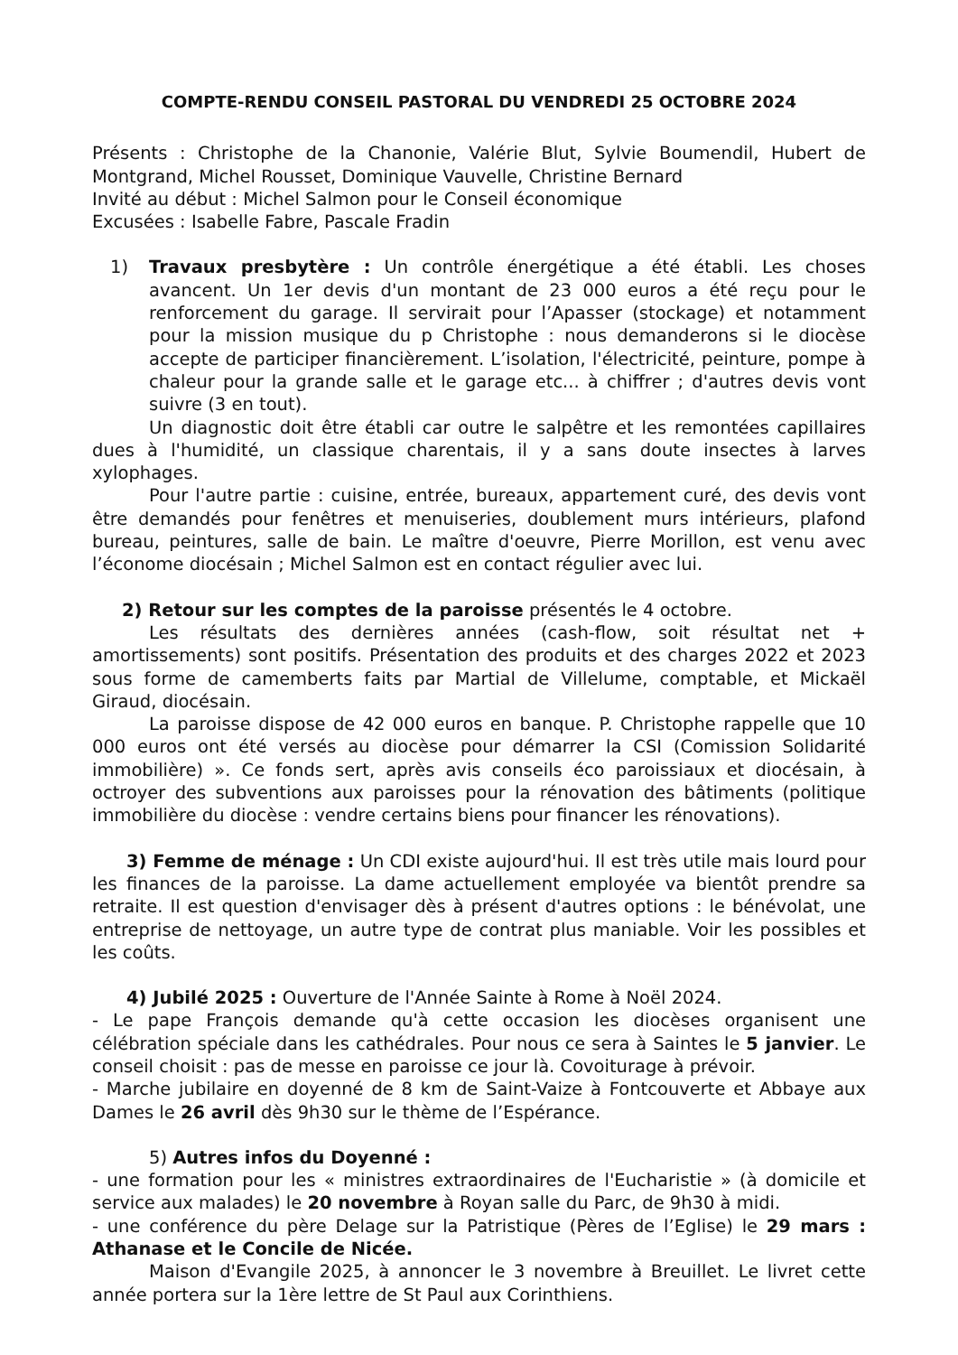COMPTE-RENDU CONSEIL PASTORAL DU VENDREDI 25 OCTOBRE 2024
Présents : Christophe de la Chanonie, Valérie Blut, Sylvie Boumendil, Hubert de Montgrand, Michel Rousset, Dominique Vauvelle, Christine Bernard
Invité au début : Michel Salmon pour le Conseil économique
Excusées : Isabelle Fabre, Pascale Fradin
1) Travaux presbytère : Un contrôle énergétique a été établi. Les choses avancent. Un 1er devis d'un montant de 23 000 euros a été reçu pour le renforcement du garage. Il servirait pour l’Apasser (stockage) et notamment pour la mission musique du p Christophe : nous demanderons si le diocèse accepte de participer financièrement. L’isolation, l'électricité, peinture, pompe à chaleur pour la grande salle et le garage etc... à chiffrer ; d'autres devis vont suivre (3 en tout).
Un diagnostic doit être établi car outre le salpêtre et les remontées capillaires dues à l'humidité, un classique charentais, il y a sans doute insectes à larves xylophages.
Pour l'autre partie : cuisine, entrée, bureaux, appartement curé, des devis vont être demandés pour fenêtres et menuiseries, doublement murs intérieurs, plafond bureau, peintures, salle de bain. Le maître d'oeuvre, Pierre Morillon, est venu avec l’économe diocésain ; Michel Salmon est en contact régulier avec lui.
2) Retour sur les comptes de la paroisse présentés le 4 octobre.
Les résultats des dernières années (cash-flow, soit résultat net + amortissements) sont positifs. Présentation des produits et des charges 2022 et 2023 sous forme de camemberts faits par Martial de Villelume, comptable, et Mickaël Giraud, diocésain.
La paroisse dispose de 42 000 euros en banque. P. Christophe rappelle que 10 000 euros ont été versés au diocèse pour démarrer la CSI (Comission Solidarité immobilière) ». Ce fonds sert, après avis conseils éco paroissiaux et diocésain, à octroyer des subventions aux paroisses pour la rénovation des bâtiments (politique immobilière du diocèse : vendre certains biens pour financer les rénovations).
3) Femme de ménage : Un CDI existe aujourd'hui. Il est très utile mais lourd pour les finances de la paroisse. La dame actuellement employée va bientôt prendre sa retraite. Il est question d'envisager dès à présent d'autres options : le bénévolat, une entreprise de nettoyage, un autre type de contrat plus maniable. Voir les possibles et les coûts.
4) Jubilé 2025 : Ouverture de l'Année Sainte à Rome à Noël 2024.
- Le pape François demande qu'à cette occasion les diocèses organisent une célébration spéciale dans les cathédrales. Pour nous ce sera à Saintes le 5 janvier. Le conseil choisit : pas de messe en paroisse ce jour là. Covoiturage à prévoir.
- Marche jubilaire en doyenné de 8 km de Saint-Vaize à Fontcouverte et Abbaye aux Dames le 26 avril dès 9h30 sur le thème de l’Espérance.
5) Autres infos du Doyenné :
- une formation pour les « ministres extraordinaires de l'Eucharistie » (à domicile et service aux malades) le 20 novembre à Royan salle du Parc, de 9h30 à midi.
- une conférence du père Delage sur la Patristique (Pères de l’Eglise) le 29 mars : Athanase et le Concile de Nicée.
Maison d'Evangile 2025, à annoncer le 3 novembre à Breuillet. Le livret cette année portera sur la 1ère lettre de St Paul aux Corinthiens.